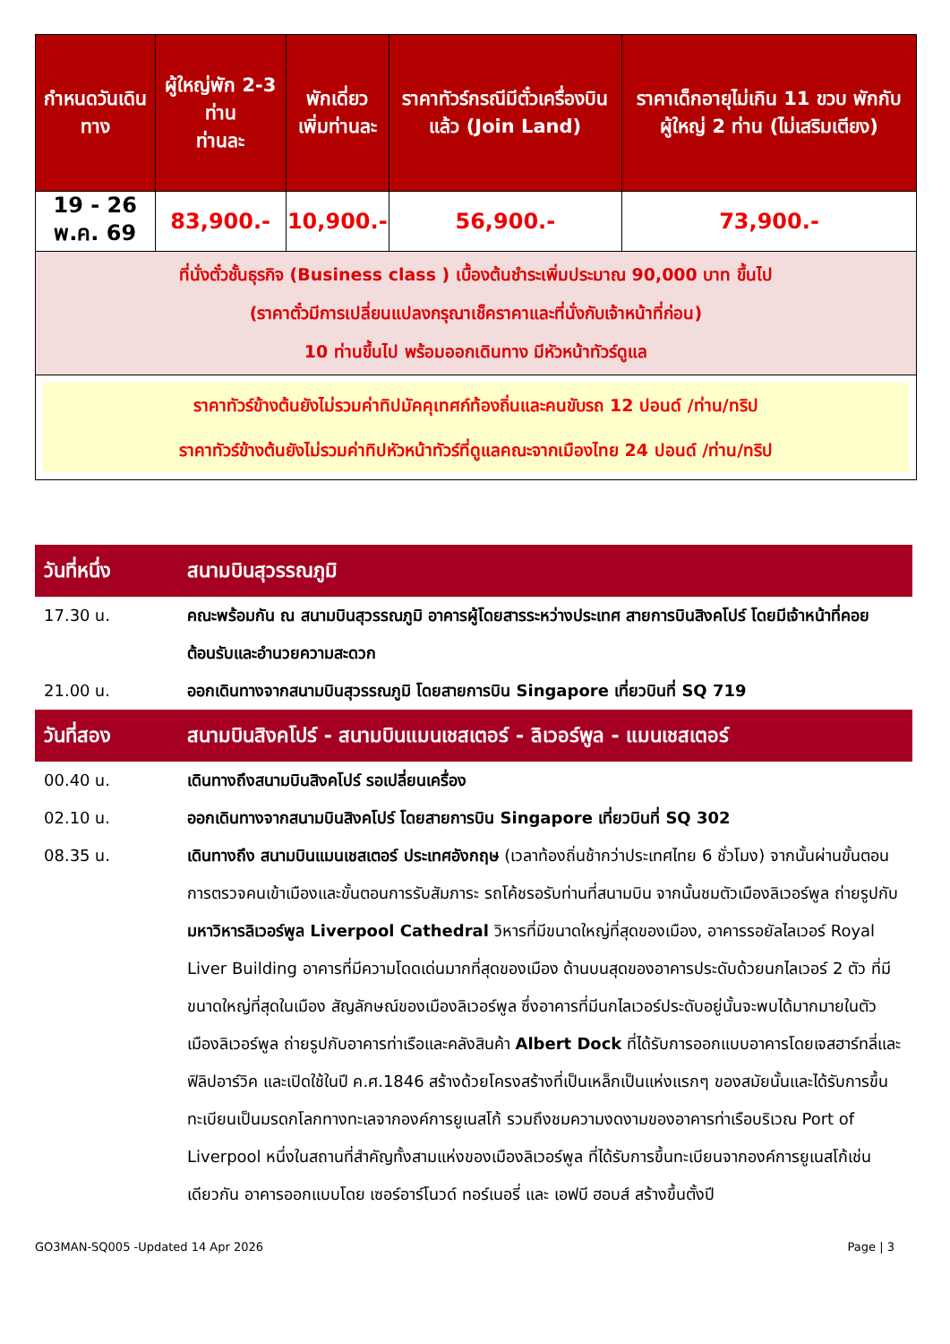| กำหนดวันเดินทาง | ผู้ใหญ่พัก 2-3 ท่าน ท่านละ | พักเดี่ยว เพิ่มท่านละ | ราคาทัวร์กรณีมีตั๋วเครื่องบินแล้ว (Join Land) | ราคาเด็กอายุไม่เกิน 11 ขวบ พักกับผู้ใหญ่ 2 ท่าน (ไม่เสริมเตียง) |
| --- | --- | --- | --- | --- |
| 19 - 26 พ.ค. 69 | 83,900.- | 10,900.- | 56,900.- | 73,900.- |
| ที่นั่งตั๋วชั้นธุรกิจ (Business class ) เบื้องต้นชำระเพิ่มประมาณ 90,000 บาท ขึ้นไป (ราคาตั๋วมีการเปลี่ยนแปลงกรุณาเช็คราคาและที่นั่งกับเจ้าหน้าที่ก่อน) 10 ท่านขึ้นไป พร้อมออกเดินทาง มีหัวหน้าทัวร์ดูแล | | | | |
| ราคาทัวร์ข้างต้นยังไม่รวมค่าทิปมัคคุเทศก์ท้องถิ่นและคนขับรถ 12 ปอนด์ /ท่าน/ทริป ราคาทัวร์ข้างต้นยังไม่รวมค่าทิปหัวหน้าทัวร์ที่ดูแลคณะจากเมืองไทย 24 ปอนด์ /ท่าน/ทริป | | | | |
| วันที่หนึ่ง | สนามบินสุวรรณภูมิ |
| --- | --- |
| 17.30 น. | คณะพร้อมกัน ณ สนามบินสุวรรณภูมิ อาคารผู้โดยสารระหว่างประเทศ สายการบินสิงคโปร์ โดยมีเจ้าหน้าที่คอยต้อนรับและอำนวยความสะดวก |
| 21.00 น. | ออกเดินทางจากสนามบินสุวรรณภูมิ โดยสายการบิน Singapore เที่ยวบินที่ SQ 719 |
| วันที่สอง | สนามบินสิงคโปร์ - สนามบินแมนเชสเตอร์ - ลิเวอร์พูล - แมนเชสเตอร์ |
| 00.40 น. | เดินทางถึงสนามบินสิงคโปร์ รอเปลี่ยนเครื่อง |
| 02.10 น. | ออกเดินทางจากสนามบินสิงคโปร์ โดยสายการบิน Singapore เที่ยวบินที่ SQ 302 |
| 08.35 น. | เดินทางถึง สนามบินแมนเชสเตอร์ ประเทศอังกฤษ (เวลาท้องถิ่นช้ากว่าประเทศไทย 6 ชั่วโมง) จากนั้นผ่านขั้นตอนการตรวจคนเข้าเมืองและขั้นตอนการรับสัมภาระ รถโค้ชรอรับท่านที่สนามบิน จากนั้นชมตัวเมืองลิเวอร์พูล ถ่ายรูปกับ มหาวิหารลิเวอร์พูล Liverpool Cathedral วิหารที่มีขนาดใหญ่ที่สุดของเมือง, อาคารรอยัลไลเวอร์ Royal Liver Building อาคารที่มีความโดดเด่นมากที่สุดของเมือง ด้านบนสุดของอาคารประดับด้วยนกไลเวอร์ 2 ตัว ที่มีขนาดใหญ่ที่สุดในเมือง สัญลักษณ์ของเมืองลิเวอร์พูล ซึ่งอาคารที่มีนกไลเวอร์ประดับอยู่นั้นจะพบได้มากมายในตัวเมืองลิเวอร์พูล ถ่ายรูปกับอาคารท่าเรือและคลังสินค้า Albert Dock ที่ได้รับการออกแบบอาคารโดยเจสฮาร์ทลี่และฟิลิปอาร์วิค และเปิดใช้ในปี ค.ศ.1846 สร้างด้วยโครงสร้างที่เป็นเหล็กเป็นแห่งแรกๆ ของสมัยนั้นและได้รับการขึ้นทะเบียนเป็นมรดกโลกทางทะเลจากองค์การยูเนสโก้ รวมถึงชมความงดงามของอาคารท่าเรือบริเวณ Port of Liverpool หนึ่งในสถานที่สำคัญทั้งสามแห่งของเมืองลิเวอร์พูล ที่ได้รับการขึ้นทะเบียนจากองค์การยูเนสโก้เช่นเดียวกัน อาคารออกแบบโดย เซอร์อาร์โนวด์ ทอร์เนอรี่ และ เอฟบี ฮอบส์ สร้างขึ้นตั้งปี |
GO3MAN-SQ005 -Updated 14 Apr 2026 Page | 3